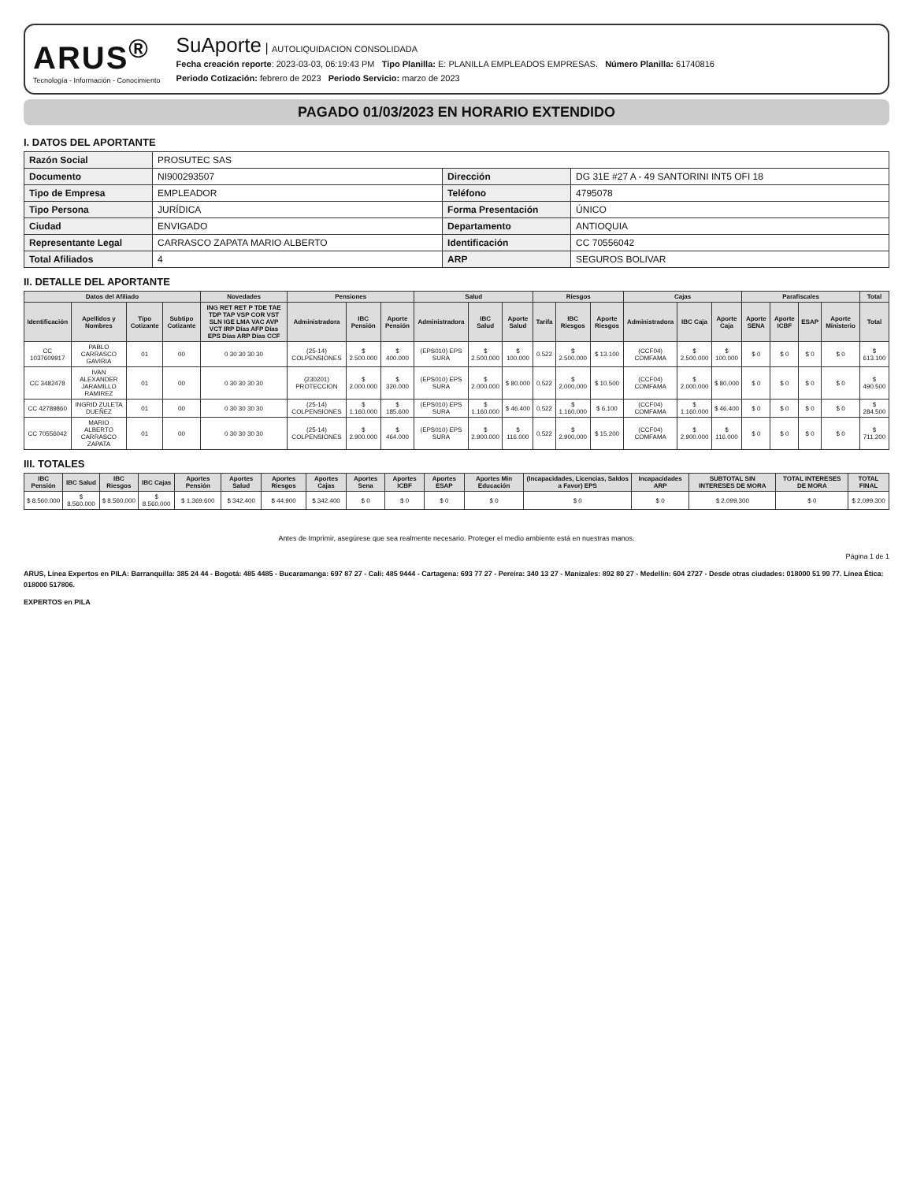ARUS<sup>®</sup>
Tecnología - Información - Conocimiento
SuAporte | AUTOLIQUIDACION CONSOLIDADA
Fecha creación reporte: 2023-03-03, 06:19:43 PM Tipo Planilla: E: PLANILLA EMPLEADOS EMPRESAS. Número Planilla: 61740816
Periodo Cotización: febrero de 2023 Periodo Servicio: marzo de 2023
PAGADO 01/03/2023 EN HORARIO EXTENDIDO
I. DATOS DEL APORTANTE
| Razón Social | PROSUTEC SAS | | |
| Documento | NI900293507 | Dirección | DG 31E #27 A - 49 SANTORINI INT5 OFI 18 |
| Tipo de Empresa | EMPLEADOR | Teléfono | 4795078 |
| Tipo Persona | JURÍDICA | Forma Presentación | ÚNICO |
| Ciudad | ENVIGADO | Departamento | ANTIOQUIA |
| Representante Legal | CARRASCO ZAPATA MARIO ALBERTO | Identificación | CC 70556042 |
| Total Afiliados | 4 | ARP | SEGUROS BOLIVAR |
II. DETALLE DEL APORTANTE
| Datos del Afiliado | | | | Novedades | Pensiones | | | Salud | | | Riesgos | | | Cajas | | | Parafiscales | | | | Total |
| --- | --- | --- | --- | --- | --- | --- | --- | --- | --- | --- | --- | --- | --- | --- | --- | --- | --- | --- | --- | --- | --- |
| Identificación | Apellidos y Nombres | Tipo Cotizante | Subtipo Cotizante | ING RET RET P TDE TAE TDP TAP VSP COR VST SLN IGE LMA VAC AVP VCT IRP Días AFP Días EPS Días ARP Días CCF | Administradora | IBC Pensión | Aporte Pensión | Administradora | IBC Salud | Aporte Salud | Tarifa | IBC Riesgos | Aporte Riesgos | Administradora | IBC Caja | Aporte Caja | Aporte SENA | Aporte ICBF | ESAP | Aporte Ministerio | Total |
| CC 1037609917 | PABLO CARRASCO GAVIRIA | 01 | 00 | 0 30 30 30 30 | (25-14) COLPENSIONES | $ 2.500.000 | $ 400.000 | (EPS010) EPS SURA | $ 2.500.000 | $ 100.000 | 0.522 | $ 2.500.000 | $ 13.100 | (CCF04) COMFAMA | $ 2.500.000 | $ 100.000 | $ 0 | $ 0 | $ 0 | $ 0 | $ 613.100 |
| CC 3482478 | IVAN ALEXANDER JARAMILLO RAMIREZ | 01 | 00 | 0 30 30 30 30 | (230201) PROTECCION | $ 2.000.000 | $ 320.000 | (EPS010) EPS SURA | $ 2.000.000 | $ 80.000 | 0.522 | $ 2.000.000 | $ 10.500 | (CCF04) COMFAMA | $ 2.000.000 | $ 80.000 | $ 0 | $ 0 | $ 0 | $ 0 | $ 490.500 |
| CC 42789860 | INGRID ZULETA DUEÑEZ | 01 | 00 | 0 30 30 30 30 | (25-14) COLPENSIONES | $ 1.160.000 | $ 185.600 | (EPS010) EPS SURA | $ 1.160.000 | $ 46.400 | 0.522 | $ 1.160.000 | $ 6.100 | (CCF04) COMFAMA | $ 1.160.000 | $ 46.400 | $ 0 | $ 0 | $ 0 | $ 0 | $ 284.500 |
| CC 70556042 | MARIO ALBERTO CARRASCO ZAPATA | 01 | 00 | 0 30 30 30 30 | (25-14) COLPENSIONES | $ 2.900.000 | $ 464.000 | (EPS010) EPS SURA | $ 2.900.000 | $ 116.000 | 0.522 | $ 2.900.000 | $ 15.200 | (CCF04) COMFAMA | $ 2.900.000 | $ 116.000 | $ 0 | $ 0 | $ 0 | $ 0 | $ 711.200 |
III. TOTALES
| IBC Pensión | IBC Salud | IBC Riesgos | IBC Cajas | Aportes Pensión | Aportes Salud | Aportes Riesgos | Aportes Cajas | Aportes Sena | Aportes ICBF | Aportes ESAP | Aportes Min Educación | (Incapacidades, Licencias, Saldos a Favor) EPS | Incapacidades ARP | SUBTOTAL SIN INTERESES DE MORA | TOTAL INTERESES DE MORA | TOTAL FINAL |
| --- | --- | --- | --- | --- | --- | --- | --- | --- | --- | --- | --- | --- | --- | --- | --- | --- |
| $ 8.560.000 | $ 8.560.000 | $ 8.560.000 | $ 8.560.000 | $ 1.369.600 | $ 342.400 | $ 44.900 | $ 342.400 | $ 0 | $ 0 | $ 0 | $ 0 | $ 0 | $ 0 | $ 2.099.300 | $ 0 | $ 2.099.300 |
Antes de Imprimir, asegúrese que sea realmente necesario. Proteger el medio ambiente está en nuestras manos.
Página 1 de 1
ARUS, Línea Expertos en PILA: Barranquilla: 385 24 44 - Bogotá: 485 4485 - Bucaramanga: 697 87 27 - Cali: 485 9444 - Cartagena: 693 77 27 - Pereira: 340 13 27 - Manizales: 892 80 27 - Medellín: 604 2727 - Desde otras ciudades: 018000 51 99 77. Línea Ética: 018000 517806.
EXPERTOS en PILA